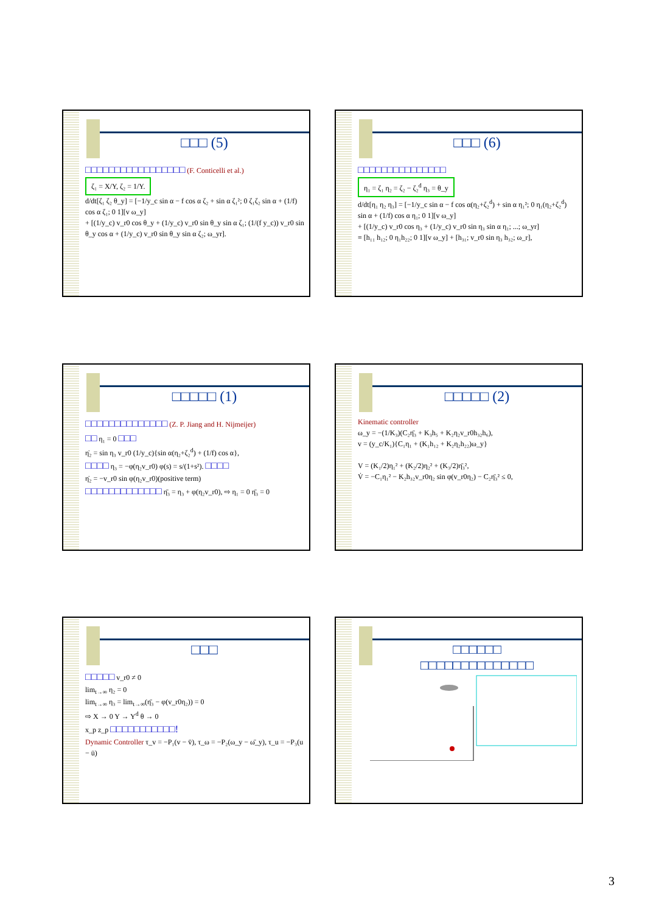□□□ (5)
□□□□□□□□□□□□□□□□□ (F. Conticelli et al.)
ζ₁ = X/Y, ζ₂ = 1/Y.
d/dt[ζ₁ ζ₂ θ_y] = [−1/y_c sin α − f cos α ζ₂ + sin α ζ₁²; 0 ζ₁ζ₂ sin α + (1/f) cos α ζ₁; 0 1][v ω_y]
+ [(1/y_c) v_r0 cos θ_y + (1/y_c) v_r0 sin θ_y sin α ζ₁; (1/(f y_c)) v_r0 sin θ_y cos α + (1/y_c) v_r0 sin θ_y sin α ζ₂; ω_yr].
□□□ (6)
□□□□□□□□□□□□□□□
η₁ = ζ₁ η₂ = ζ₂ − ζ₂<sup>d</sup> η₃ = θ_y
d/dt[η₁ η₂ η₃] = [−1/y_c sin α − f cos α(η₂+ζ₂<sup>d</sup>) + sin α η₁²; 0 η₁(η₂+ζ₂<sup>d</sup>) sin α + (1/f) cos α η₁; 0 1][v ω_y]
+ [(1/y_c) v_r0 cos η₃ + (1/y_c) v_r0 sin η₃ sin α η₁; ...; ω_yr]
≡ [h₁₁ h₁₂; 0 η₁h₂₂; 0 1][v ω_y] + [h₃₁; v_r0 sin η₃ h₃₂; ω_r],
□□□□□ (1)
□□□□□□□□□□□□□□ (Z. P. Jiang and H. Nijmeijer)
□□ η₁ = 0 □□□
η̇₂ = sin η₃ v_r0 (1/y_c){sin α(η₂+ζ₂<sup>d</sup>) + (1/f) cos α},
□□□□ η₃ = −φ(η₂v_r0) φ(s) = s/(1+s²). □□□□
η̇₂ = −v_r0 sin φ(η₂v_r0)(positive term)
□□□□□□□□□□□□□ η̄₃ = η₃ + φ(η₂v_r0), ⇨ η₁ = 0 η̄₃ = 0
□□□□□ (2)
Kinematic controller
ω_y = −(1/K₃)(C₂η̄₃ + K₃h₅ + K₂η₂v_r0h₃₂h₆),
v = (y_c/K₁){C₁η₁ + (K₁h₁₂ + K₂η₂h₂₂)ω_y}
V = (K₁/2)η₁² + (K₂/2)η₂² + (K₃/2)η̄₃²,
V̇ = −C₁η₁² − K₂h₃₂v_r0η₂ sin φ(v_r0η₂) − C₂η̄₃² ≤ 0,
□□□
□□□□□ v_r0 ≠ 0
lim<sub>t→∞</sub> η₂ = 0
lim<sub>t→∞</sub> η₃ = lim<sub>t→∞</sub>(η̄₃ − φ(v_r0η₂)) = 0
⇨ X → 0 Y → Y<sup>d</sup> θ → 0
x_p z_p □□□□□□□□□□□!
Dynamic Controller τ_v = −P₁(v − v̄), τ_ω = −P₂(ω_y − ω̄_y), τ_u = −P₃(u − ū)
□□□□□□
□□□□□□□□□□□□□□
3